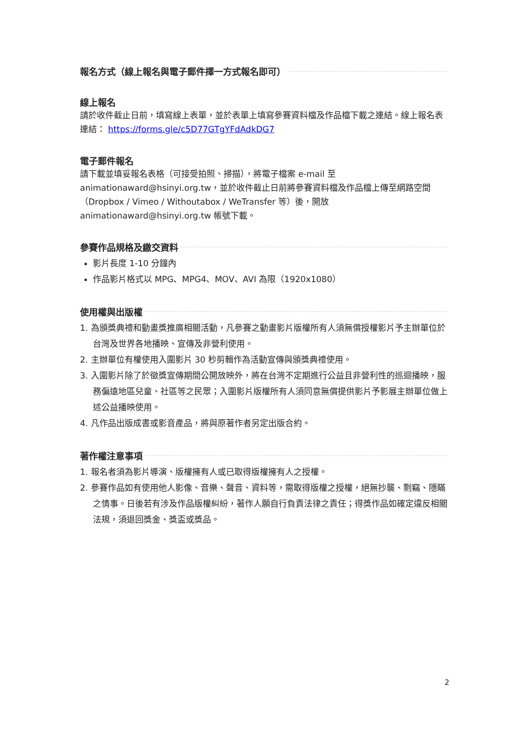報名方式（線上報名與電子郵件擇一方式報名即可）
線上報名
請於收件截止日前，填寫線上表單，並於表單上填寫參賽資料檔及作品檔下載之連結。線上報名表連結： https://forms.gle/c5D77GTgYFdAdkDG7
電子郵件報名
請下載並填妥報名表格（可接受拍照、掃描），將電子檔案 e-mail 至 animationaward@hsinyi.org.tw，並於收件截止日前將參賽資料檔及作品檔上傳至網路空間（Dropbox / Vimeo / Withoutabox / WeTransfer 等）後，開放 animationaward@hsinyi.org.tw 帳號下載。
參賽作品規格及繳交資料
影片長度 1-10 分鐘內
作品影片格式以 MPG、MPG4、MOV、AVI 為限（1920x1080）
使用權與出版權
1. 為頒獎典禮和動畫獎推廣相關活動，凡參賽之動畫影片版權所有人須無償授權影片予主辦單位於台灣及世界各地播映、宣傳及非營利使用。
2. 主辦單位有權使用入圍影片 30 秒剪輯作為活動宣傳與頒獎典禮使用。
3. 入圍影片除了於徵獎宣傳期間公開放映外，將在台灣不定期進行公益且非營利性的巡迴播映，服務偏遠地區兒童、社區等之民眾；入圍影片版權所有人須同意無償提供影片予影展主辦單位做上述公益播映使用。
4. 凡作品出版成書或影音產品，將與原著作者另定出版合約。
著作權注意事項
1. 報名者須為影片導演、版權擁有人或已取得版權擁有人之授權。
2. 參賽作品如有使用他人影像、音樂、聲音、資料等，需取得版權之授權，絕無抄襲、剽竊、隱瞞之情事。日後若有涉及作品版權糾紛，著作人願自行負責法律之責任；得獎作品如確定違反相關法規，須退回獎金、獎盃或獎品。
2